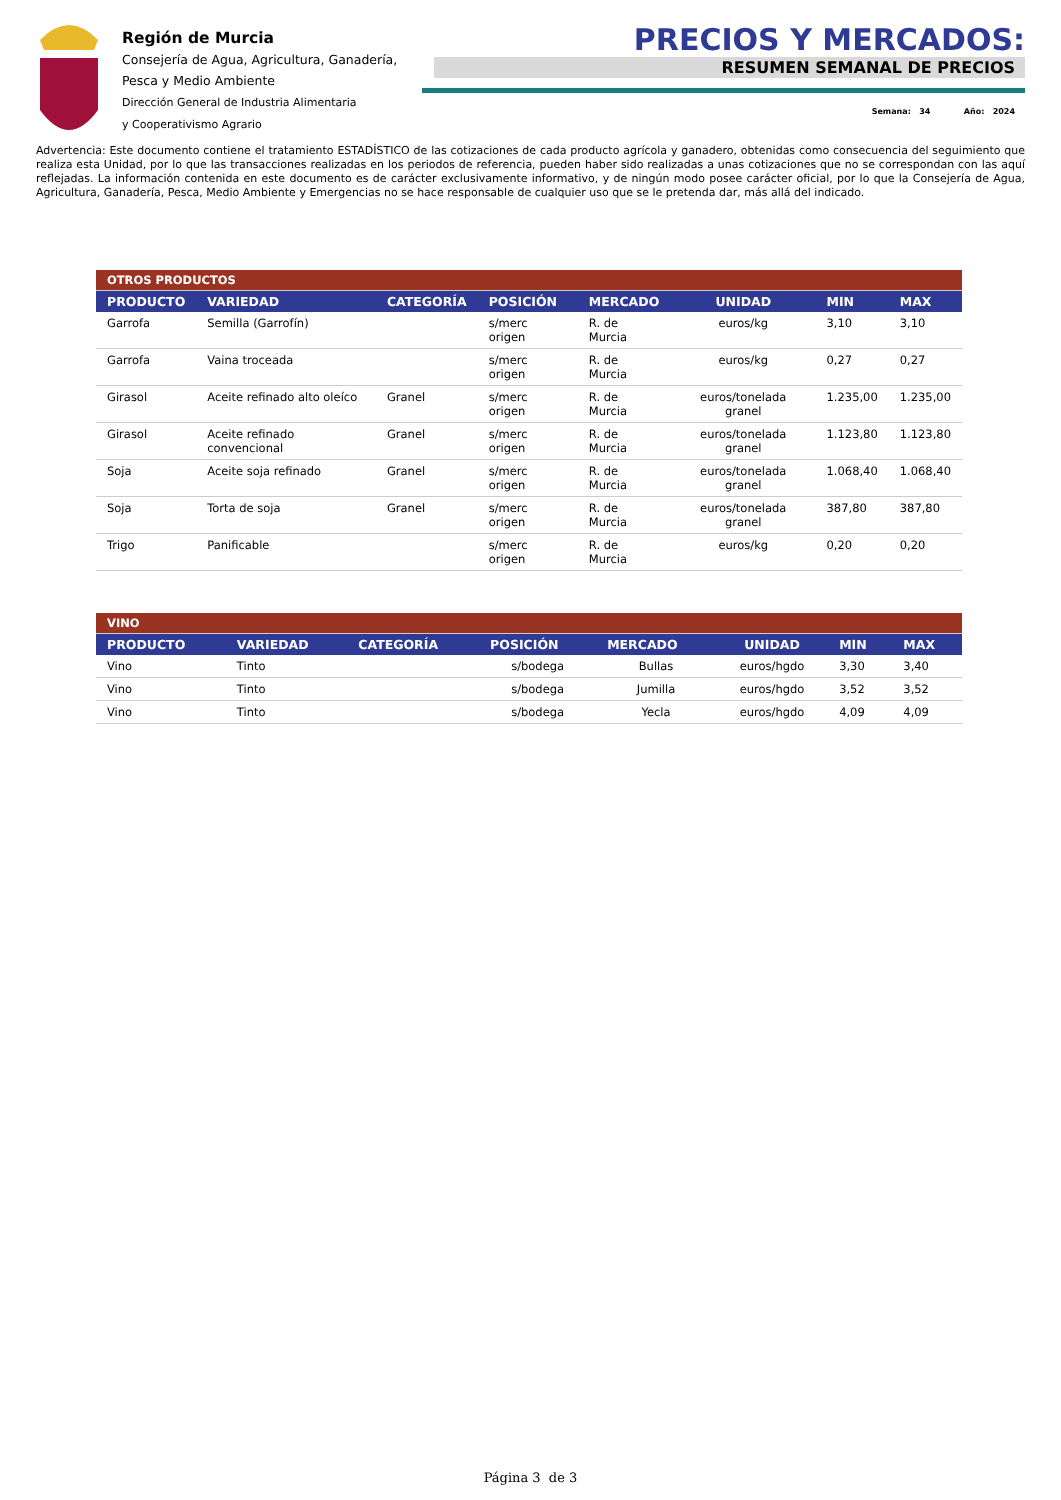Región de Murcia
Consejería de Agua, Agricultura, Ganadería, Pesca y Medio Ambiente
Dirección General de Industria Alimentaria
y Cooperativismo Agrario
PRECIOS Y MERCADOS:
RESUMEN SEMANAL DE PRECIOS
Semana: 34 Año: 2024
Advertencia: Este documento contiene el tratamiento ESTADÍSTICO de las cotizaciones de cada producto agrícola y ganadero, obtenidas como consecuencia del seguimiento que realiza esta Unidad, por lo que las transacciones realizadas en los periodos de referencia, pueden haber sido realizadas a unas cotizaciones que no se correspondan con las aquí reflejadas. La información contenida en este documento es de carácter exclusivamente informativo, y de ningún modo posee carácter oficial, por lo que la Consejería de Agua, Agricultura, Ganadería, Pesca, Medio Ambiente y Emergencias no se hace responsable de cualquier uso que se le pretenda dar, más allá del indicado.
| OTROS PRODUCTOS | | | | | | | |
| PRODUCTO | VARIEDAD | CATEGORÍA | POSICIÓN | MERCADO | UNIDAD | MIN | MAX |
| Garrofa | Semilla (Garrofín) | | s/merc origen | R. de Murcia | euros/kg | 3,10 | 3,10 |
| Garrofa | Vaina troceada | | s/merc origen | R. de Murcia | euros/kg | 0,27 | 0,27 |
| Girasol | Aceite refinado alto oleíco | Granel | s/merc origen | R. de Murcia | euros/tonelada granel | 1.235,00 | 1.235,00 |
| Girasol | Aceite refinado convencional | Granel | s/merc origen | R. de Murcia | euros/tonelada granel | 1.123,80 | 1.123,80 |
| Soja | Aceite soja refinado | Granel | s/merc origen | R. de Murcia | euros/tonelada granel | 1.068,40 | 1.068,40 |
| Soja | Torta de soja | Granel | s/merc origen | R. de Murcia | euros/tonelada granel | 387,80 | 387,80 |
| Trigo | Panificable | | s/merc origen | R. de Murcia | euros/kg | 0,20 | 0,20 |
| VINO | | | | | | | |
| PRODUCTO | VARIEDAD | CATEGORÍA | POSICIÓN | MERCADO | UNIDAD | MIN | MAX |
| Vino | Tinto | | s/bodega | Bullas | euros/hgdo | 3,30 | 3,40 |
| Vino | Tinto | | s/bodega | Jumilla | euros/hgdo | 3,52 | 3,52 |
| Vino | Tinto | | s/bodega | Yecla | euros/hgdo | 4,09 | 4,09 |
Página 3 de 3